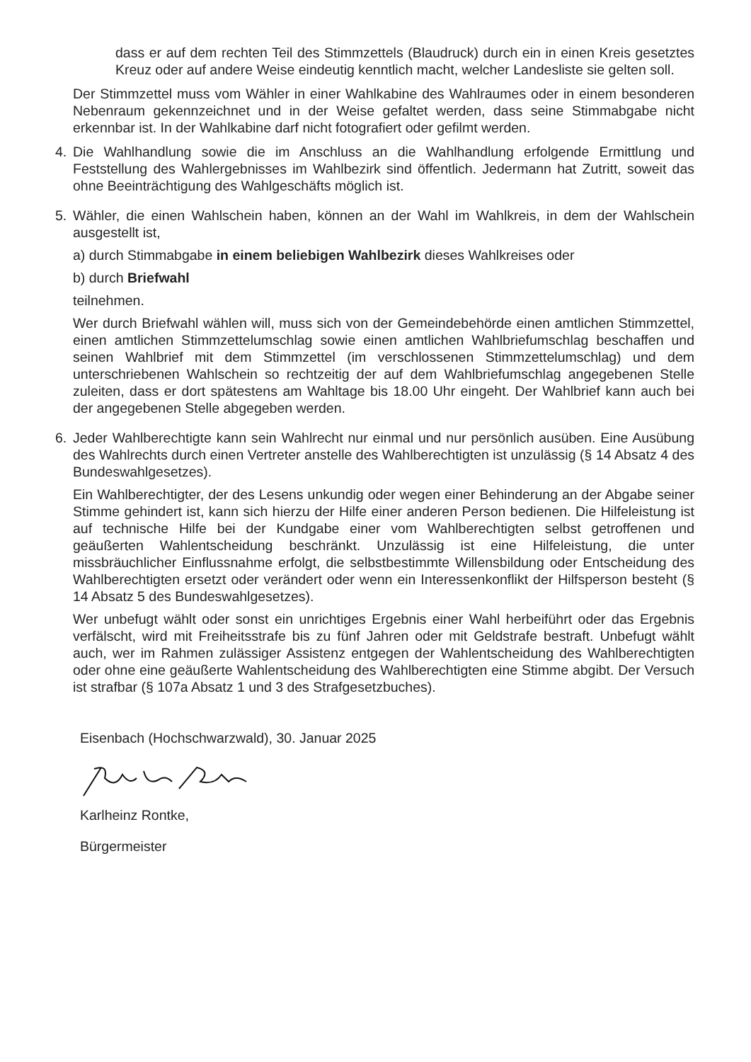dass er auf dem rechten Teil des Stimmzettels (Blaudruck) durch ein in einen Kreis gesetztes Kreuz oder auf andere Weise eindeutig kenntlich macht, welcher Landesliste sie gelten soll.
Der Stimmzettel muss vom Wähler in einer Wahlkabine des Wahlraumes oder in einem besonderen Nebenraum gekennzeichnet und in der Weise gefaltet werden, dass seine Stimmabgabe nicht erkennbar ist. In der Wahlkabine darf nicht fotografiert oder gefilmt werden.
4. Die Wahlhandlung sowie die im Anschluss an die Wahlhandlung erfolgende Ermittlung und Feststellung des Wahlergebnisses im Wahlbezirk sind öffentlich. Jedermann hat Zutritt, soweit das ohne Beeinträchtigung des Wahlgeschäfts möglich ist.
5. Wähler, die einen Wahlschein haben, können an der Wahl im Wahlkreis, in dem der Wahlschein ausgestellt ist,
a) durch Stimmabgabe in einem beliebigen Wahlbezirk dieses Wahlkreises oder
b) durch Briefwahl
teilnehmen.
Wer durch Briefwahl wählen will, muss sich von der Gemeindebehörde einen amtlichen Stimmzettel, einen amtlichen Stimmzettelumschlag sowie einen amtlichen Wahlbriefumschlag beschaffen und seinen Wahlbrief mit dem Stimmzettel (im verschlossenen Stimmzettelumschlag) und dem unterschriebenen Wahlschein so rechtzeitig der auf dem Wahlbriefumschlag angegebenen Stelle zuleiten, dass er dort spätestens am Wahltage bis 18.00 Uhr eingeht. Der Wahlbrief kann auch bei der angegebenen Stelle abgegeben werden.
6. Jeder Wahlberechtigte kann sein Wahlrecht nur einmal und nur persönlich ausüben. Eine Ausübung des Wahlrechts durch einen Vertreter anstelle des Wahlberechtigten ist unzulässig (§ 14 Absatz 4 des Bundeswahlgesetzes).
Ein Wahlberechtigter, der des Lesens unkundig oder wegen einer Behinderung an der Abgabe seiner Stimme gehindert ist, kann sich hierzu der Hilfe einer anderen Person bedienen. Die Hilfeleistung ist auf technische Hilfe bei der Kundgabe einer vom Wahlberechtigten selbst getroffenen und geäußerten Wahlentscheidung beschränkt. Unzulässig ist eine Hilfeleistung, die unter missbräuchlicher Einflussnahme erfolgt, die selbstbestimmte Willensbildung oder Entscheidung des Wahlberechtigten ersetzt oder verändert oder wenn ein Interessenkonflikt der Hilfsperson besteht (§ 14 Absatz 5 des Bundeswahlgesetzes).
Wer unbefugt wählt oder sonst ein unrichtiges Ergebnis einer Wahl herbeiführt oder das Ergebnis verfälscht, wird mit Freiheitsstrafe bis zu fünf Jahren oder mit Geldstrafe bestraft. Unbefugt wählt auch, wer im Rahmen zulässiger Assistenz entgegen der Wahlentscheidung des Wahlberechtigten oder ohne eine geäußerte Wahlentscheidung des Wahlberechtigten eine Stimme abgibt. Der Versuch ist strafbar (§ 107a Absatz 1 und 3 des Strafgesetzbuches).
Eisenbach (Hochschwarzwald), 30. Januar 2025
Karlheinz Rontke,
Bürgermeister